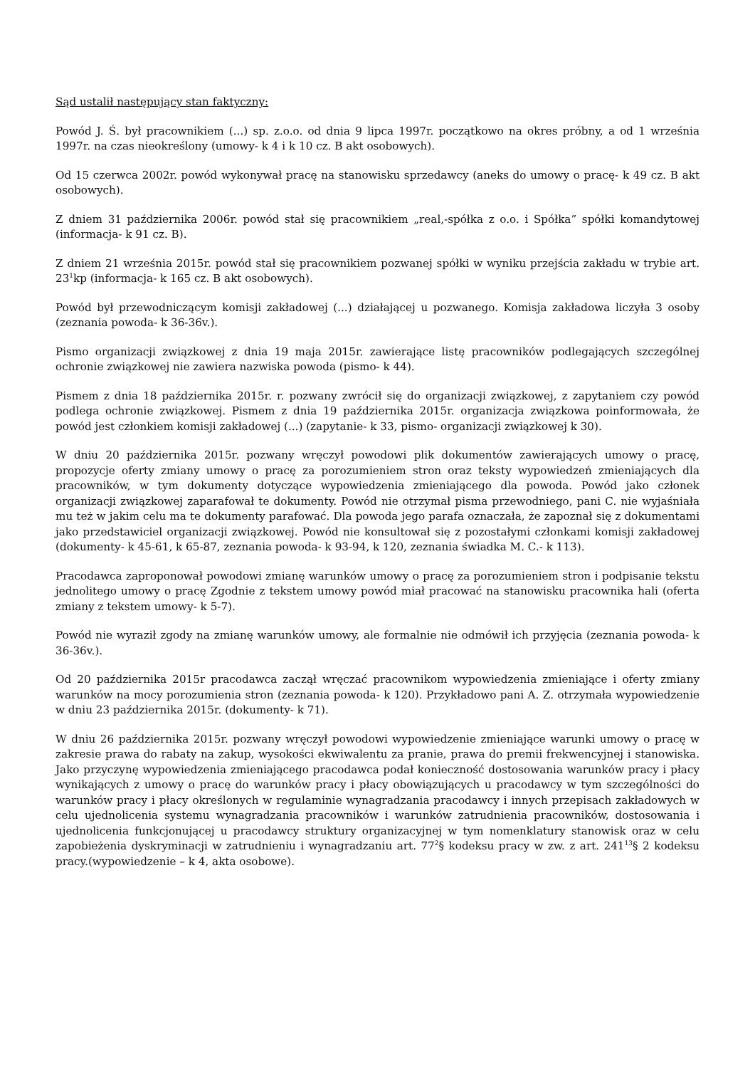Sąd ustalił następujący stan faktyczny:
Powód J. Ś. był pracownikiem (...) sp. z.o.o. od dnia 9 lipca 1997r. początkowo na okres próbny, a od 1 września 1997r. na czas nieokreślony (umowy- k 4 i k 10 cz. B akt osobowych).
Od 15 czerwca 2002r. powód wykonywał pracę na stanowisku sprzedawcy (aneks do umowy o pracę- k 49 cz. B akt osobowych).
Z dniem 31 października 2006r. powód stał się pracownikiem „real,-spółka z o.o. i Spółka” spółki komandytowej (informacja- k 91 cz. B).
Z dniem 21 września 2015r. powód stał się pracownikiem pozwanej spółki w wyniku przejścia zakładu w trybie art. 23<sup>1</sup>kp (informacja- k 165 cz. B akt osobowych).
Powód był przewodniczącym komisji zakładowej (...) działającej u pozwanego. Komisja zakładowa liczyła 3 osoby (zeznania powoda- k 36-36v.).
Pismo organizacji związkowej z dnia 19 maja 2015r. zawierające listę pracowników podlegających szczególnej ochronie związkowej nie zawiera nazwiska powoda (pismo- k 44).
Pismem z dnia 18 października 2015r. r. pozwany zwrócił się do organizacji związkowej, z zapytaniem czy powód podlega ochronie związkowej. Pismem z dnia 19 października 2015r. organizacja związkowa poinformowała, że powód jest członkiem komisji zakładowej (...) (zapytanie- k 33, pismo- organizacji związkowej k 30).
W dniu 20 października 2015r. pozwany wręczył powodowi plik dokumentów zawierających umowy o pracę, propozycje oferty zmiany umowy o pracę za porozumieniem stron oraz teksty wypowiedzeń zmieniających dla pracowników, w tym dokumenty dotyczące wypowiedzenia zmieniającego dla powoda. Powód jako członek organizacji związkowej zaparafował te dokumenty. Powód nie otrzymał pisma przewodniego, pani C. nie wyjaśniała mu też w jakim celu ma te dokumenty parafować. Dla powoda jego parafa oznaczała, że zapoznał się z dokumentami jako przedstawiciel organizacji związkowej. Powód nie konsultował się z pozostałymi członkami komisji zakładowej (dokumenty- k 45-61, k 65-87, zeznania powoda- k 93-94, k 120, zeznania świadka M. C.- k 113).
Pracodawca zaproponował powodowi zmianę warunków umowy o pracę za porozumieniem stron i podpisanie tekstu jednolitego umowy o pracę Zgodnie z tekstem umowy powód miał pracować na stanowisku pracownika hali (oferta zmiany z tekstem umowy- k 5-7).
Powód nie wyraził zgody na zmianę warunków umowy, ale formalnie nie odmówił ich przyjęcia (zeznania powoda- k 36-36v.).
Od 20 października 2015r pracodawca zaczął wręczać pracownikom wypowiedzenia zmieniające i oferty zmiany warunków na mocy porozumienia stron (zeznania powoda- k 120). Przykładowo pani A. Z. otrzymała wypowiedzenie w dniu 23 października 2015r. (dokumenty- k 71).
W dniu 26 października 2015r. pozwany wręczył powodowi wypowiedzenie zmieniające warunki umowy o pracę w zakresie prawa do rabaty na zakup, wysokości ekwiwalentu za pranie, prawa do premii frekwencyjnej i stanowiska. Jako przyczynę wypowiedzenia zmieniającego pracodawca podał konieczność dostosowania warunków pracy i płacy wynikających z umowy o pracę do warunków pracy i płacy obowiązujących u pracodawcy w tym szczególności do warunków pracy i płacy określonych w regulaminie wynagradzania pracodawcy i innych przepisach zakładowych w celu ujednolicenia systemu wynagradzania pracowników i warunków zatrudnienia pracowników, dostosowania i ujednolicenia funkcjonującej u pracodawcy struktury organizacyjnej w tym nomenklatury stanowisk oraz w celu zapobieżenia dyskryminacji w zatrudnieniu i wynagradzaniu art. 77<sup>2</sup>§ kodeksu pracy w zw. z art. 241<sup>13</sup>§ 2 kodeksu pracy.(wypowiedzenie – k 4, akta osobowe).